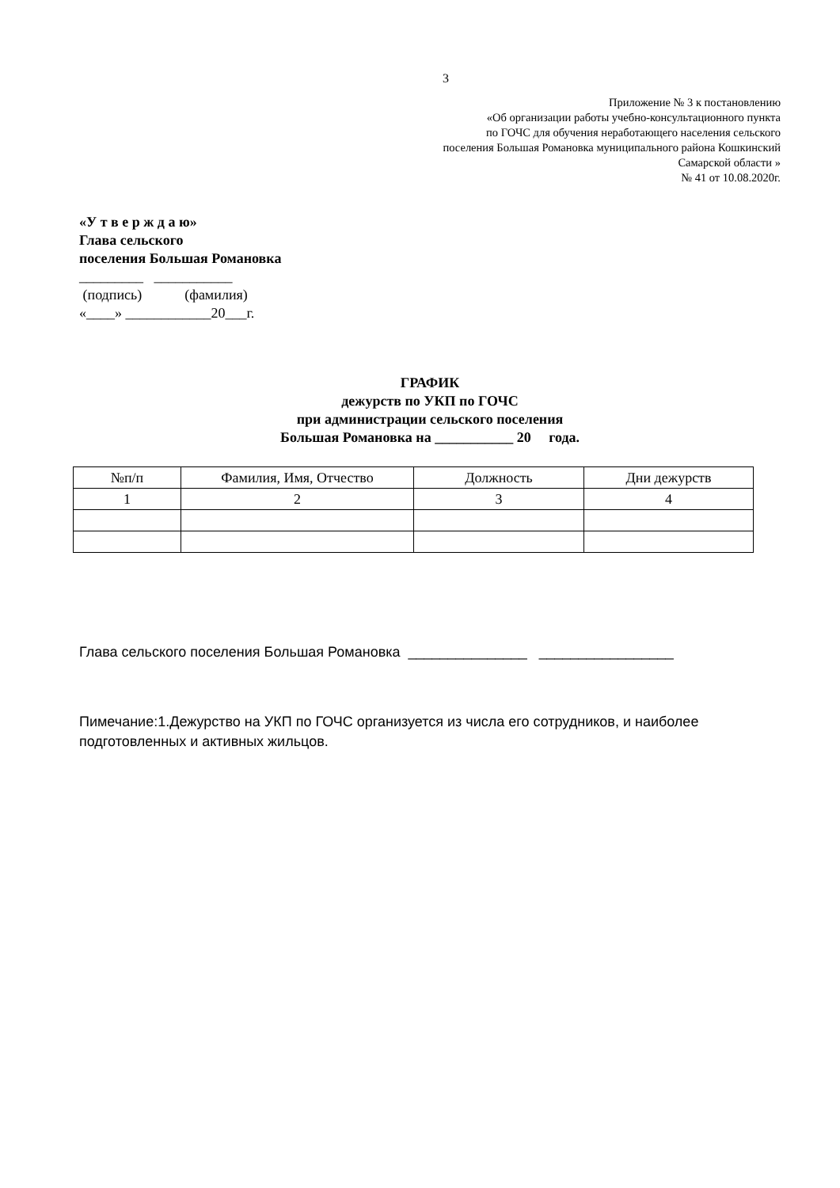3
Приложение № 3 к постановлению
«Об организации работы учебно-консультационного пункта
по ГОЧС для обучения неработающего населения сельского
поселения Большая Романовка муниципального района Кошкинский
Самарской области »
№ 41 от 10.08.2020г.
«У т в е р ж д а ю»
Глава сельского
поселения Большая Романовка
_________ ___________
(подпись) (фамилия)
«____» ____________20___г.
ГРАФИК
дежурств по УКП по ГОЧС
при администрации сельского поселения
Большая Романовка на ___________ 20 года.
| №п/п | Фамилия, Имя, Отчество | Должность | Дни дежурств |
| --- | --- | --- | --- |
| 1 | 2 | 3 | 4 |
Глава сельского поселения Большая Романовка _______________ _________________
Пимечание:1.Дежурство на УКП по ГОЧС организуется из числа его сотрудников, и наиболее подготовленных и активных жильцов.